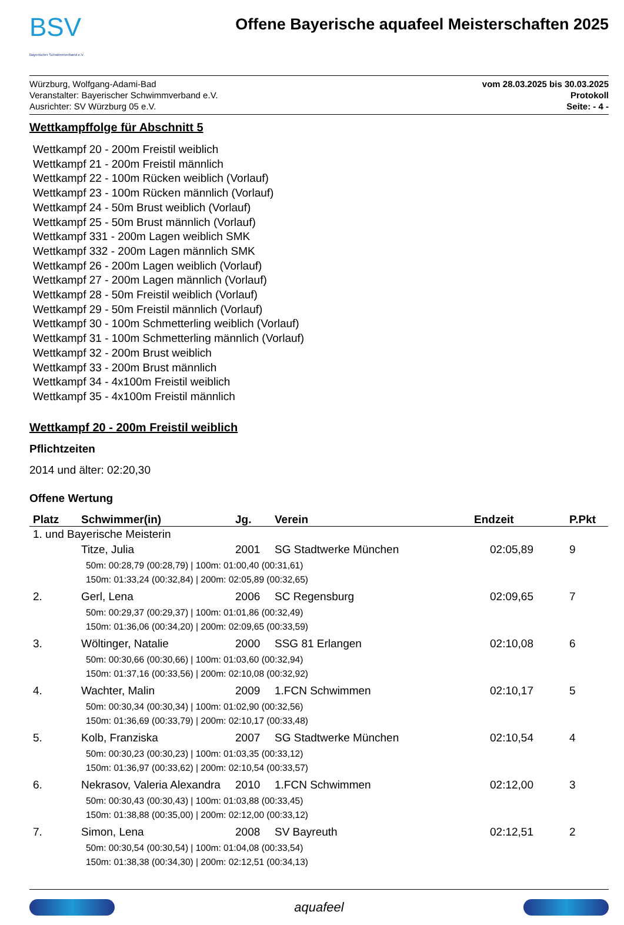BSV
Bayerischer Schwimmverband e.V.
Offene Bayerische aquafeel Meisterschaften 2025
Würzburg, Wolfgang-Adami-Bad
Veranstalter: Bayerischer Schwimmverband e.V.
Ausrichter: SV Würzburg 05 e.V.
vom 28.03.2025 bis 30.03.2025
Protokoll
Seite: - 4 -
Wettkampffolge für Abschnitt 5
Wettkampf 20 - 200m Freistil weiblich
Wettkampf 21 - 200m Freistil männlich
Wettkampf 22 - 100m Rücken weiblich (Vorlauf)
Wettkampf 23 - 100m Rücken männlich (Vorlauf)
Wettkampf 24 - 50m Brust weiblich (Vorlauf)
Wettkampf 25 - 50m Brust männlich (Vorlauf)
Wettkampf 331 - 200m Lagen weiblich SMK
Wettkampf 332 - 200m Lagen männlich SMK
Wettkampf 26 - 200m Lagen weiblich (Vorlauf)
Wettkampf 27 - 200m Lagen männlich (Vorlauf)
Wettkampf 28 - 50m Freistil weiblich (Vorlauf)
Wettkampf 29 - 50m Freistil männlich (Vorlauf)
Wettkampf 30 - 100m Schmetterling weiblich (Vorlauf)
Wettkampf 31 - 100m Schmetterling männlich (Vorlauf)
Wettkampf 32 - 200m Brust weiblich
Wettkampf 33 - 200m Brust männlich
Wettkampf 34 - 4x100m Freistil weiblich
Wettkampf 35 - 4x100m Freistil männlich
Wettkampf 20 - 200m Freistil weiblich
Pflichtzeiten
2014 und älter: 02:20,30
Offene Wertung
| Platz | Schwimmer(in) | Jg. | Verein | Endzeit | P.Pkt |
| --- | --- | --- | --- | --- | --- |
| 1. und Bayerische Meisterin | | | | | |
| | Titze, Julia | 2001 | SG Stadtwerke München | 02:05,89 | 9 |
| | 50m: 00:28,79 (00:28,79) / 100m: 01:00,40 (00:31,61) 150m: 01:33,24 (00:32,84) / 200m: 02:05,89 (00:32,65) | | | | |
| 2. | Gerl, Lena | 2006 | SC Regensburg | 02:09,65 | 7 |
| | 50m: 00:29,37 (00:29,37) / 100m: 01:01,86 (00:32,49) 150m: 01:36,06 (00:34,20) / 200m: 02:09,65 (00:33,59) | | | | |
| 3. | Wöltinger, Natalie | 2000 | SSG 81 Erlangen | 02:10,08 | 6 |
| | 50m: 00:30,66 (00:30,66) / 100m: 01:03,60 (00:32,94) 150m: 01:37,16 (00:33,56) / 200m: 02:10,08 (00:32,92) | | | | |
| 4. | Wachter, Malin | 2009 | 1.FCN Schwimmen | 02:10,17 | 5 |
| | 50m: 00:30,34 (00:30,34) / 100m: 01:02,90 (00:32,56) 150m: 01:36,69 (00:33,79) / 200m: 02:10,17 (00:33,48) | | | | |
| 5. | Kolb, Franziska | 2007 | SG Stadtwerke München | 02:10,54 | 4 |
| | 50m: 00:30,23 (00:30,23) / 100m: 01:03,35 (00:33,12) 150m: 01:36,97 (00:33,62) / 200m: 02:10,54 (00:33,57) | | | | |
| 6. | Nekrasov, Valeria Alexandra | 2010 | 1.FCN Schwimmen | 02:12,00 | 3 |
| | 50m: 00:30,43 (00:30,43) / 100m: 01:03,88 (00:33,45) 150m: 01:38,88 (00:35,00) / 200m: 02:12,00 (00:33,12) | | | | |
| 7. | Simon, Lena | 2008 | SV Bayreuth | 02:12,51 | 2 |
| | 50m: 00:30,54 (00:30,54) / 100m: 01:04,08 (00:33,54) 150m: 01:38,38 (00:34,30) / 200m: 02:12,51 (00:34,13) | | | | |
aquafeel